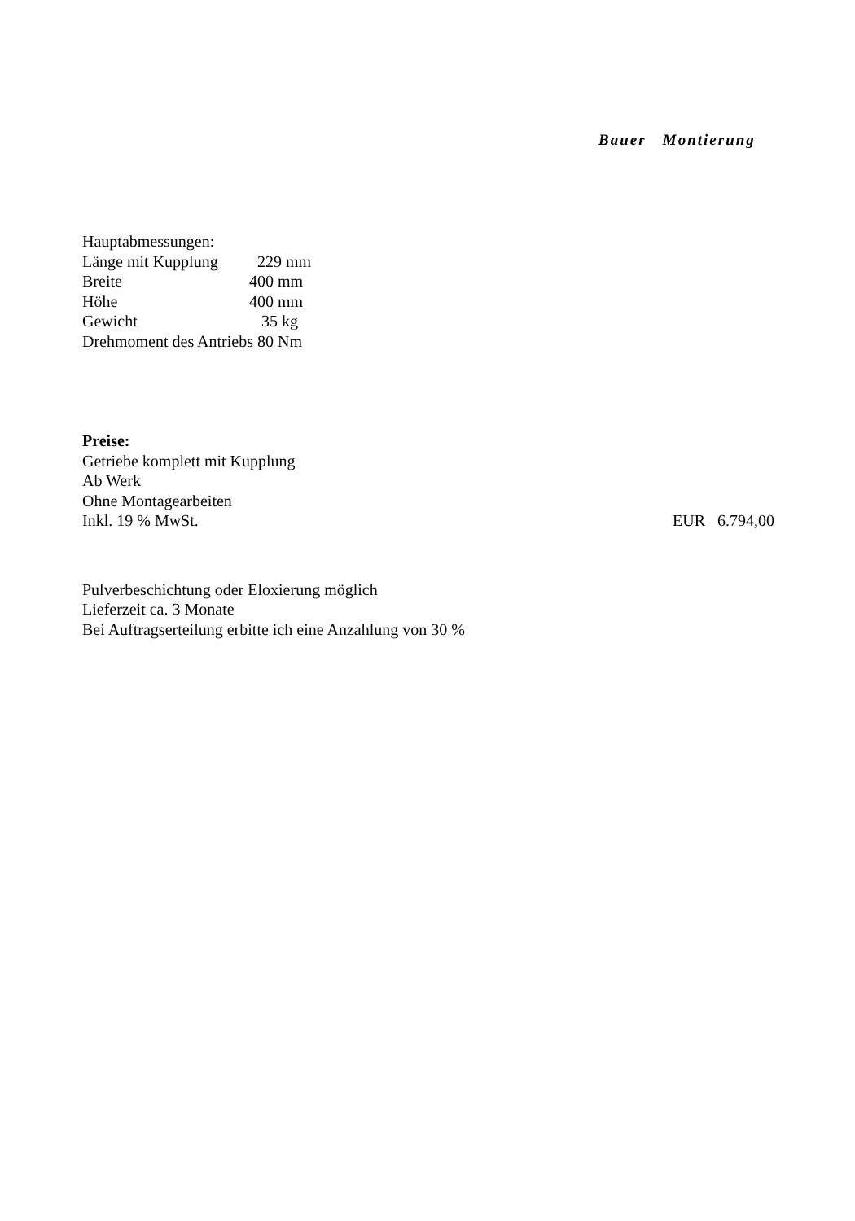Bauer Montierung
Hauptabmessungen:
Länge mit Kupplung 229 mm
Breite 400 mm
Höhe 400 mm
Gewicht 35 kg
Drehmoment des Antriebs 80 Nm
Preise:
Getriebe komplett mit Kupplung
Ab Werk
Ohne Montagearbeiten
Inkl. 19 % MwSt. EUR 6.794,00
Pulverbeschichtung oder Eloxierung möglich
Lieferzeit ca. 3 Monate
Bei Auftragserteilung erbitte ich eine Anzahlung von 30 %